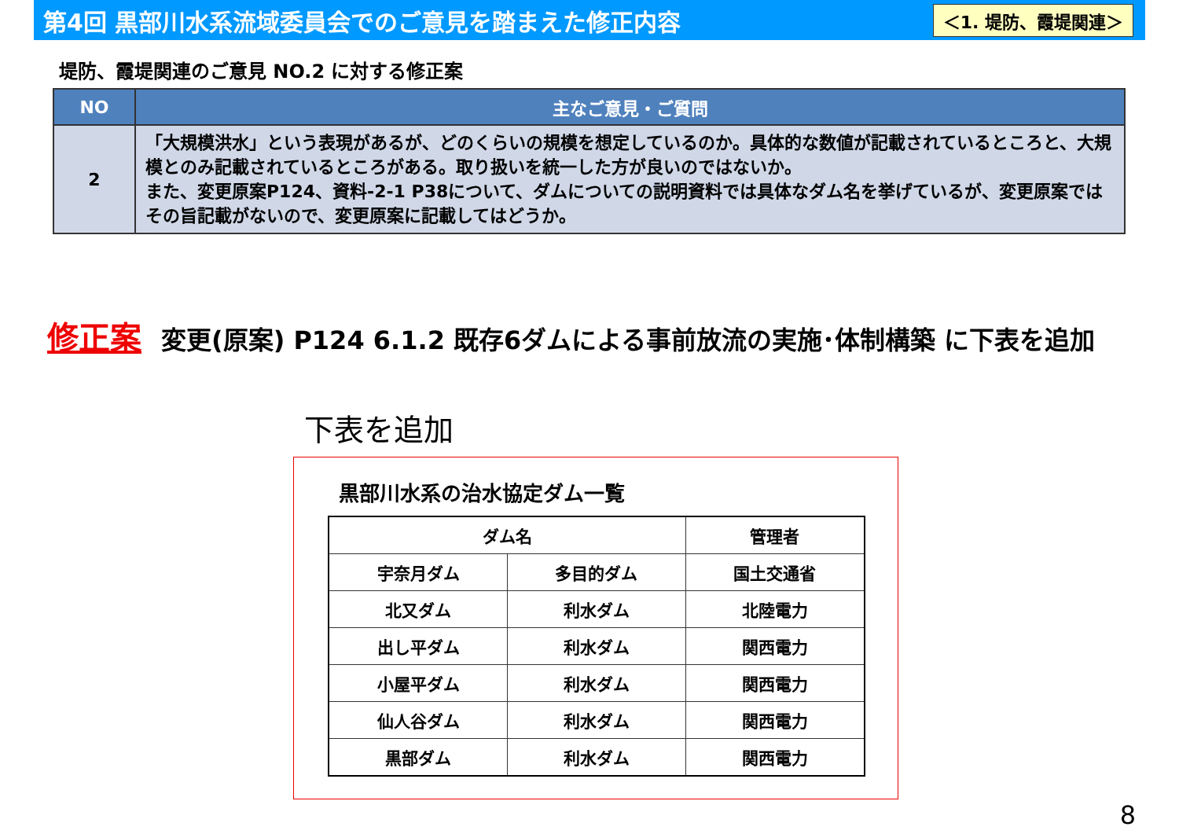第4回 黒部川水系流域委員会でのご意見を踏まえた修正内容
＜1. 堤防、霞堤関連＞
堤防、霞堤関連のご意見 NO.2 に対する修正案
| NO | 主なご意見・ご質問 |
| --- | --- |
| 2 | 「大規模洪水」という表現があるが、どのくらいの規模を想定しているのか。具体的な数値が記載されているところと、大規模とのみ記載されているところがある。取り扱いを統一した方が良いのではないか。 また、変更原案P124、資料-2-1 P38について、ダムについての説明資料では具体なダム名を挙げているが、変更原案ではその旨記載がないので、変更原案に記載してはどうか。 |
修正案 変更(原案) P124 6.1.2 既存6ダムによる事前放流の実施･体制構築 に下表を追加
下表を追加
黒部川水系の治水協定ダム一覧
| ダム名 | | 管理者 |
| --- | --- | --- |
| 宇奈月ダム | 多目的ダム | 国土交通省 |
| 北又ダム | 利水ダム | 北陸電力 |
| 出し平ダム | 利水ダム | 関西電力 |
| 小屋平ダム | 利水ダム | 関西電力 |
| 仙人谷ダム | 利水ダム | 関西電力 |
| 黒部ダム | 利水ダム | 関西電力 |
8